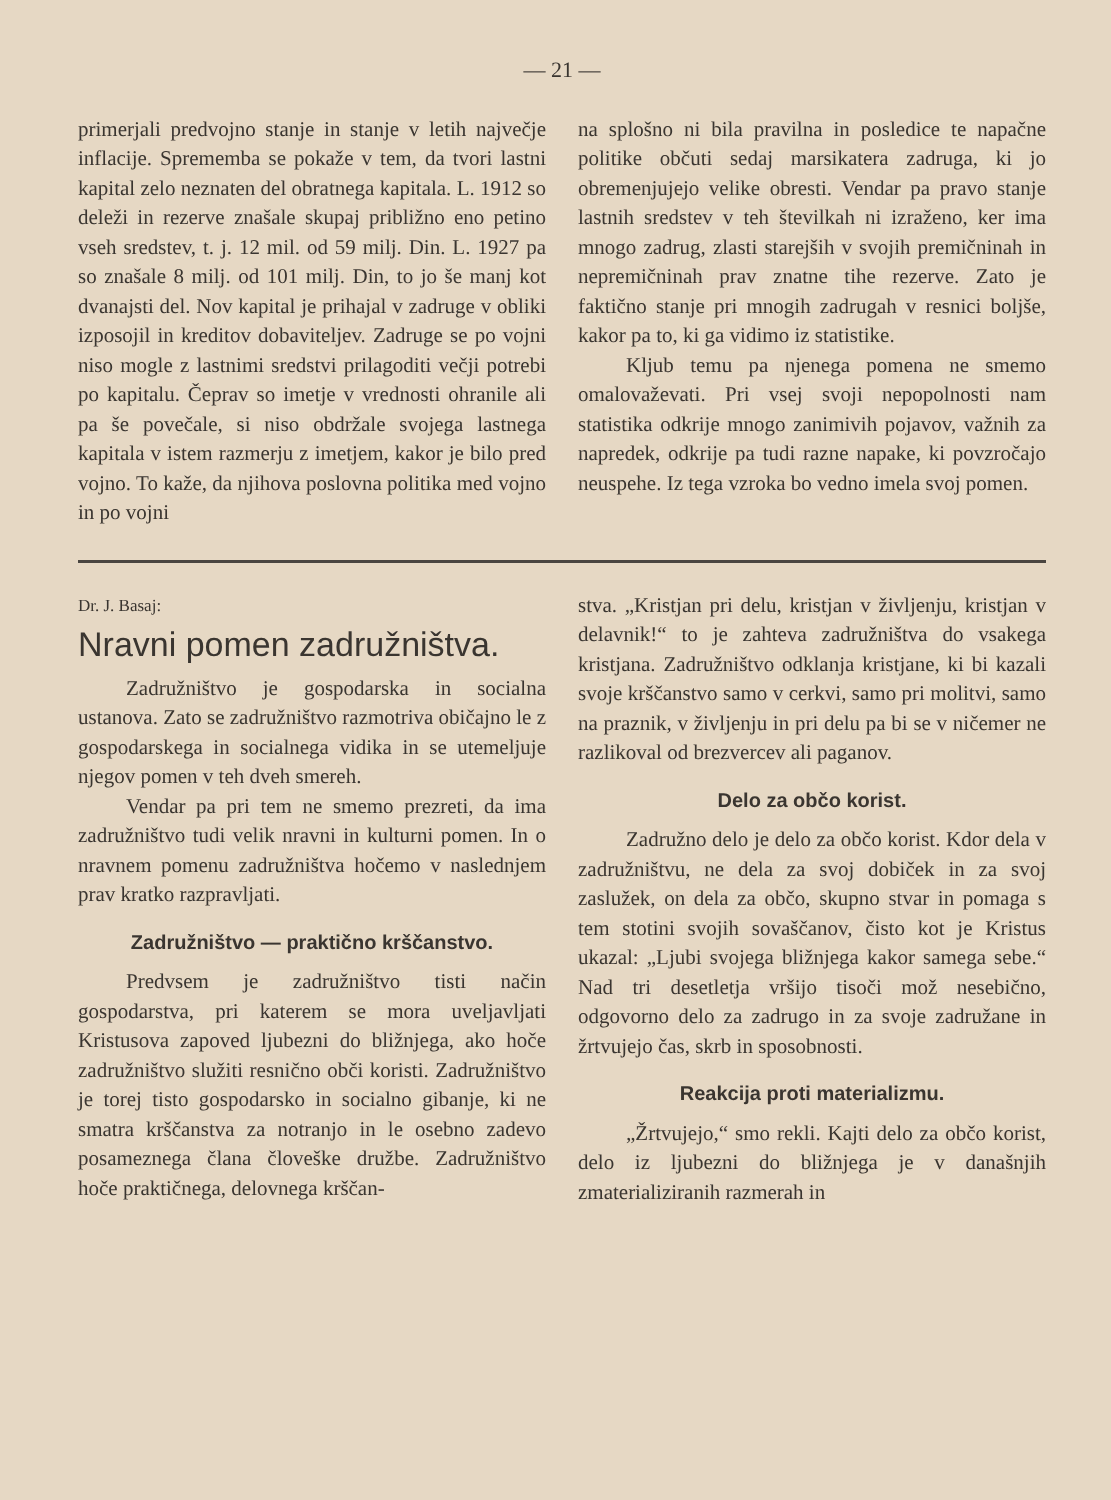— 21 —
primerjali predvojno stanje in stanje v letih največje inflacije. Sprememba se pokaže v tem, da tvori lastni kapital zelo neznaten del obratnega kapitala. L. 1912 so deleži in rezerve znašale skupaj približno eno petino vseh sredstev, t. j. 12 mil. od 59 milj. Din. L. 1927 pa so znašale 8 milj. od 101 milj. Din, to jo še manj kot dvanajsti del. Nov kapital je prihajal v zadruge v obliki izposojil in kreditov dobaviteljev. Zadruge se po vojni niso mogle z lastnimi sredstvi prilagoditi večji potrebi po kapitalu. Čeprav so imetje v vrednosti ohranile ali pa še povečale, si niso obdržale svojega lastnega kapitala v istem razmerju z imetjem, kakor je bilo pred vojno. To kaže, da njihova poslovna politika med vojno in po vojni
na splošno ni bila pravilna in posledice te napačne politike občuti sedaj marsikatera zadruga, ki jo obremenjujejo velike obresti. Vendar pa pravo stanje lastnih sredstev v teh številkah ni izraženo, ker ima mnogo zadrug, zlasti starejših v svojih premičninah in nepremičninah prav znatne tihe rezerve. Zato je faktično stanje pri mnogih zadrugah v resnici boljše, kakor pa to, ki ga vidimo iz statistike.
Kljub temu pa njenega pomena ne smemo omalovaževati. Pri vsej svoji nepopolnosti nam statistika odkrije mnogo zanimivih pojavov, važnih za napredek, odkrije pa tudi razne napake, ki povzročajo neuspehe. Iz tega vzroka bo vedno imela svoj pomen.
Dr. J. Basaj:
Nravni pomen zadružništva.
Zadružništvo je gospodarska in socialna ustanova. Zato se zadružništvo razmotriva običajno le z gospodarskega in socialnega vidika in se utemeljuje njegov pomen v teh dveh smereh.
Vendar pa pri tem ne smemo prezreti, da ima zadružništvo tudi velik nravni in kulturni pomen. In o nravnem pomenu zadružništva hočemo v naslednjem prav kratko razpravljati.
Zadružništvo — praktično krščanstvo.
Predvsem je zadružništvo tisti način gospodarstva, pri katerem se mora uveljavljati Kristusova zapoved ljubezni do bližnjega, ako hoče zadružništvo služiti resnično obči koristi. Zadružništvo je torej tisto gospodarsko in socialno gibanje, ki ne smatra krščanstva za notranjo in le osebno zadevo posameznega člana človeške družbe. Zadružništvo hoče praktičnega, delovnega krščan-
stva. „Kristjan pri delu, kristjan v življenju, kristjan v delavnik!“ to je zahteva zadružništva do vsakega kristjana. Zadružništvo odklanja kristjane, ki bi kazali svoje krščanstvo samo v cerkvi, samo pri molitvi, samo na praznik, v življenju in pri delu pa bi se v ničemer ne razlikoval od brezvercev ali paganov.
Delo za občo korist.
Zadružno delo je delo za občo korist. Kdor dela v zadružništvu, ne dela za svoj dobiček in za svoj zaslužek, on dela za občo, skupno stvar in pomaga s tem stotini svojih sovaščanov, čisto kot je Kristus ukazal: „Ljubi svojega bližnjega kakor samega sebe.“ Nad tri desetletja vršijo tisoči mož nesebično, odgovorno delo za zadrugo in za svoje zadružane in žrtvujejo čas, skrb in sposobnosti.
Reakcija proti materializmu.
„Žrtvujejo,“ smo rekli. Kajti delo za občo korist, delo iz ljubezni do bližnjega je v današnjih zmaterializiranih razmerah in